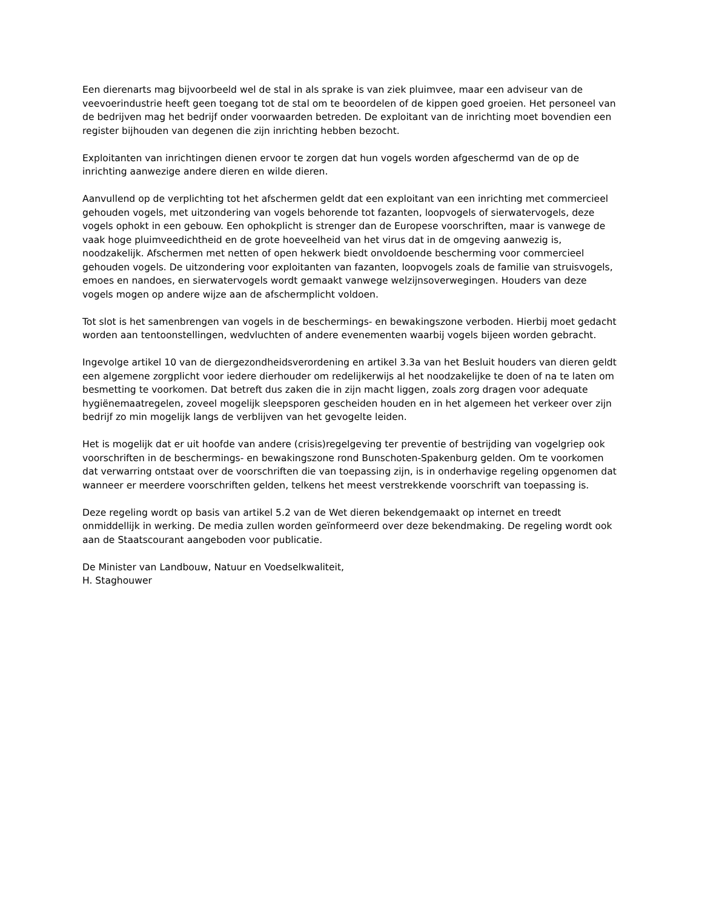Een dierenarts mag bijvoorbeeld wel de stal in als sprake is van ziek pluimvee, maar een adviseur van de veevoerindustrie heeft geen toegang tot de stal om te beoordelen of de kippen goed groeien. Het personeel van de bedrijven mag het bedrijf onder voorwaarden betreden. De exploitant van de inrichting moet bovendien een register bijhouden van degenen die zijn inrichting hebben bezocht.
Exploitanten van inrichtingen dienen ervoor te zorgen dat hun vogels worden afgeschermd van de op de inrichting aanwezige andere dieren en wilde dieren.
Aanvullend op de verplichting tot het afschermen geldt dat een exploitant van een inrichting met commercieel gehouden vogels, met uitzondering van vogels behorende tot fazanten, loopvogels of sierwatervogels, deze vogels ophokt in een gebouw. Een ophokplicht is strenger dan de Europese voorschriften, maar is vanwege de vaak hoge pluimveedichtheid en de grote hoeveelheid van het virus dat in de omgeving aanwezig is, noodzakelijk. Afschermen met netten of open hekwerk biedt onvoldoende bescherming voor commercieel gehouden vogels. De uitzondering voor exploitanten van fazanten, loopvogels zoals de familie van struisvogels, emoes en nandoes, en sierwatervogels wordt gemaakt vanwege welzijnsoverwegingen. Houders van deze vogels mogen op andere wijze aan de afschermplicht voldoen.
Tot slot is het samenbrengen van vogels in de beschermings- en bewakingszone verboden. Hierbij moet gedacht worden aan tentoonstellingen, wedvluchten of andere evenementen waarbij vogels bijeen worden gebracht.
Ingevolge artikel 10 van de diergezondheidsverordening en artikel 3.3a van het Besluit houders van dieren geldt een algemene zorgplicht voor iedere dierhouder om redelijkerwijs al het noodzakelijke te doen of na te laten om besmetting te voorkomen. Dat betreft dus zaken die in zijn macht liggen, zoals zorg dragen voor adequate hygiënemaatregelen, zoveel mogelijk sleepsporen gescheiden houden en in het algemeen het verkeer over zijn bedrijf zo min mogelijk langs de verblijven van het gevogelte leiden.
Het is mogelijk dat er uit hoofde van andere (crisis)regelgeving ter preventie of bestrijding van vogelgriep ook voorschriften in de beschermings- en bewakingszone rond Bunschoten-Spakenburg gelden. Om te voorkomen dat verwarring ontstaat over de voorschriften die van toepassing zijn, is in onderhavige regeling opgenomen dat wanneer er meerdere voorschriften gelden, telkens het meest verstrekkende voorschrift van toepassing is.
Deze regeling wordt op basis van artikel 5.2 van de Wet dieren bekendgemaakt op internet en treedt onmiddellijk in werking. De media zullen worden geïnformeerd over deze bekendmaking. De regeling wordt ook aan de Staatscourant aangeboden voor publicatie.
De Minister van Landbouw, Natuur en Voedselkwaliteit,
H. Staghouwer